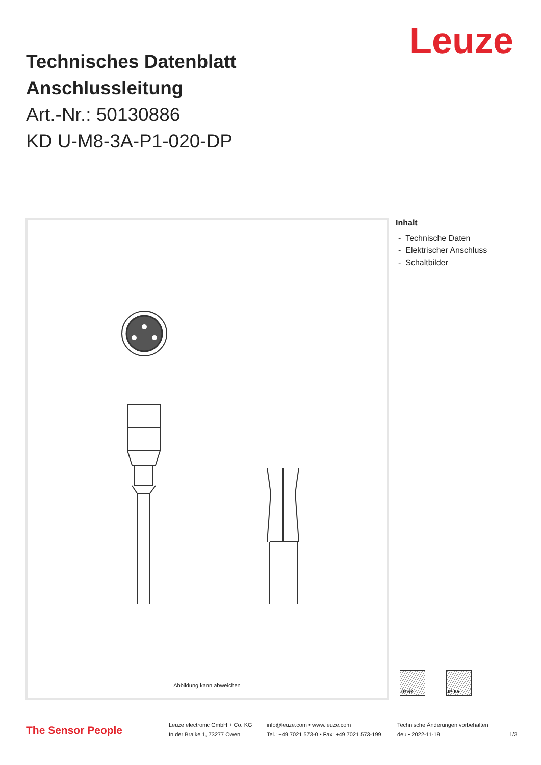Leuze
Technisches Datenblatt
Anschlussleitung
Art.-Nr.: 50130886
KD U-M8-3A-P1-020-DP
Abbildung kann abweichen
Inhalt
- Technische Daten
- Elektrischer Anschluss
- Schaltbilder
IP 67 IP 65
The Sensor People
Leuze electronic GmbH + Co. KG
In der Braike 1, 73277 Owen
info@leuze.com • www.leuze.com
Tel.: +49 7021 573-0 • Fax: +49 7021 573-199
Technische Änderungen vorbehalten
deu • 2022-11-19
1/3